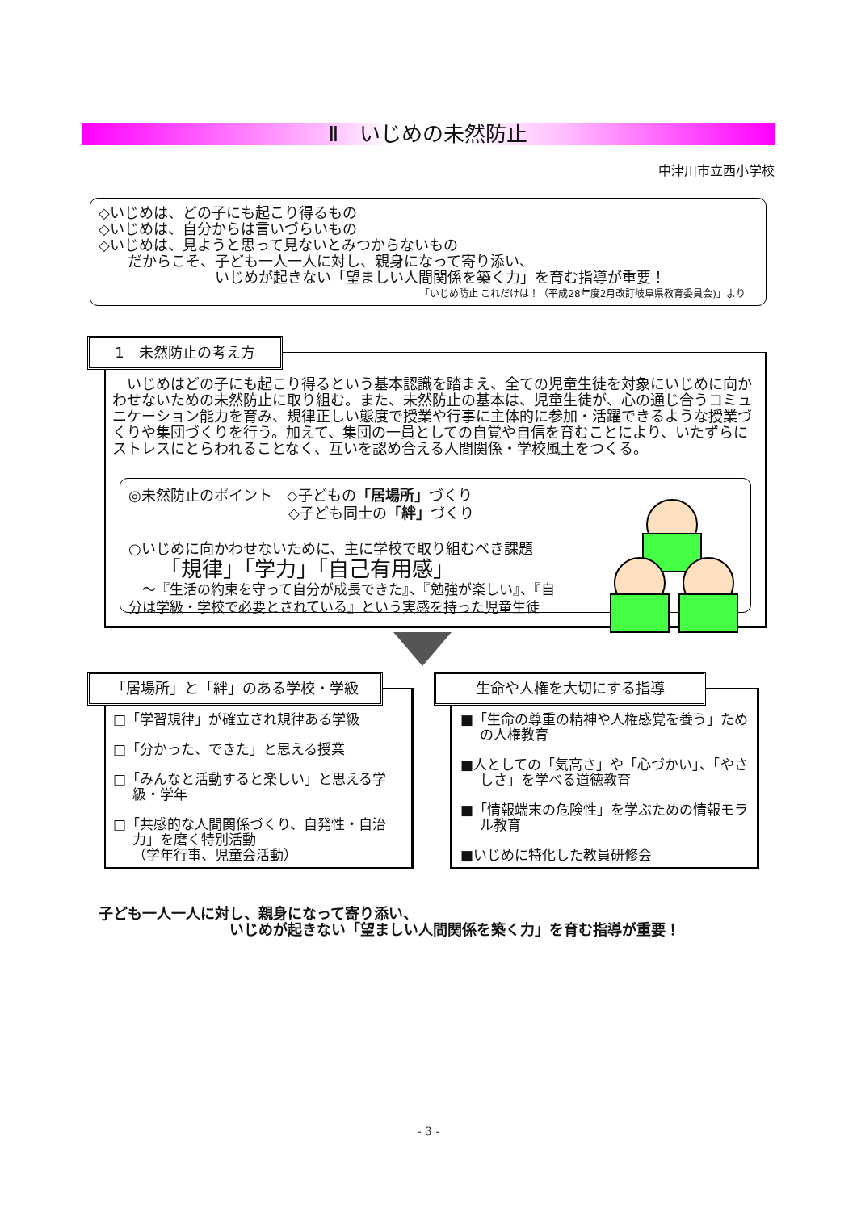Ⅱ　いじめの未然防止
中津川市立西小学校
◇いじめは、どの子にも起こり得るもの
◇いじめは、自分からは言いづらいもの
◇いじめは、見ようと思って見ないとみつからないもの
　　だからこそ、子ども一人一人に対し、親身になって寄り添い、
　　　　　　　　いじめが起きない「望ましい人間関係を築く力」を育む指導が重要！
「いじめ防止 これだけは！（平成28年度2月改訂岐阜県教育委員会)」より
1　未然防止の考え方
　いじめはどの子にも起こり得るという基本認識を踏まえ、全ての児童生徒を対象にいじめに向かわせないための未然防止に取り組む。また、未然防止の基本は、児童生徒が、心の通じ合うコミュニケーション能力を育み、規律正しい態度で授業や行事に主体的に参加・活躍できるような授業づくりや集団づくりを行う。加えて、集団の一員としての自覚や自信を育むことにより、いたずらにストレスにとらわれることなく、互いを認め合える人間関係・学校風土をつくる。
◎未然防止のポイント　◇子どもの「居場所」づくり
　　　　　　　　　　　◇子ども同士の「絆」づくり
○いじめに向かわせないために、主に学校で取り組むべき課題
　　「規律」「学力」「自己有用感」
　〜『生活の約束を守って自分が成長できた』、『勉強が楽しい』、『自
分は学級・学校で必要とされている』という実感を持った児童生徒
「居場所」と「絆」のある学校・学級
□「学習規律」が確立され規律ある学級
□「分かった、できた」と思える授業
□「みんなと活動すると楽しい」と思える学級・学年
□「共感的な人間関係づくり、自発性・自治力」を磨く特別活動
（学年行事、児童会活動）
生命や人権を大切にする指導
■「生命の尊重の精神や人権感覚を養う」ための人権教育
■人としての「気高さ」や「心づかい」、「やさしさ」を学べる道徳教育
■「情報端末の危険性」を学ぶための情報モラル教育
■いじめに特化した教員研修会
子ども一人一人に対し、親身になって寄り添い、
　　　　　　　　　いじめが起きない「望ましい人間関係を築く力」を育む指導が重要！
- 3 -